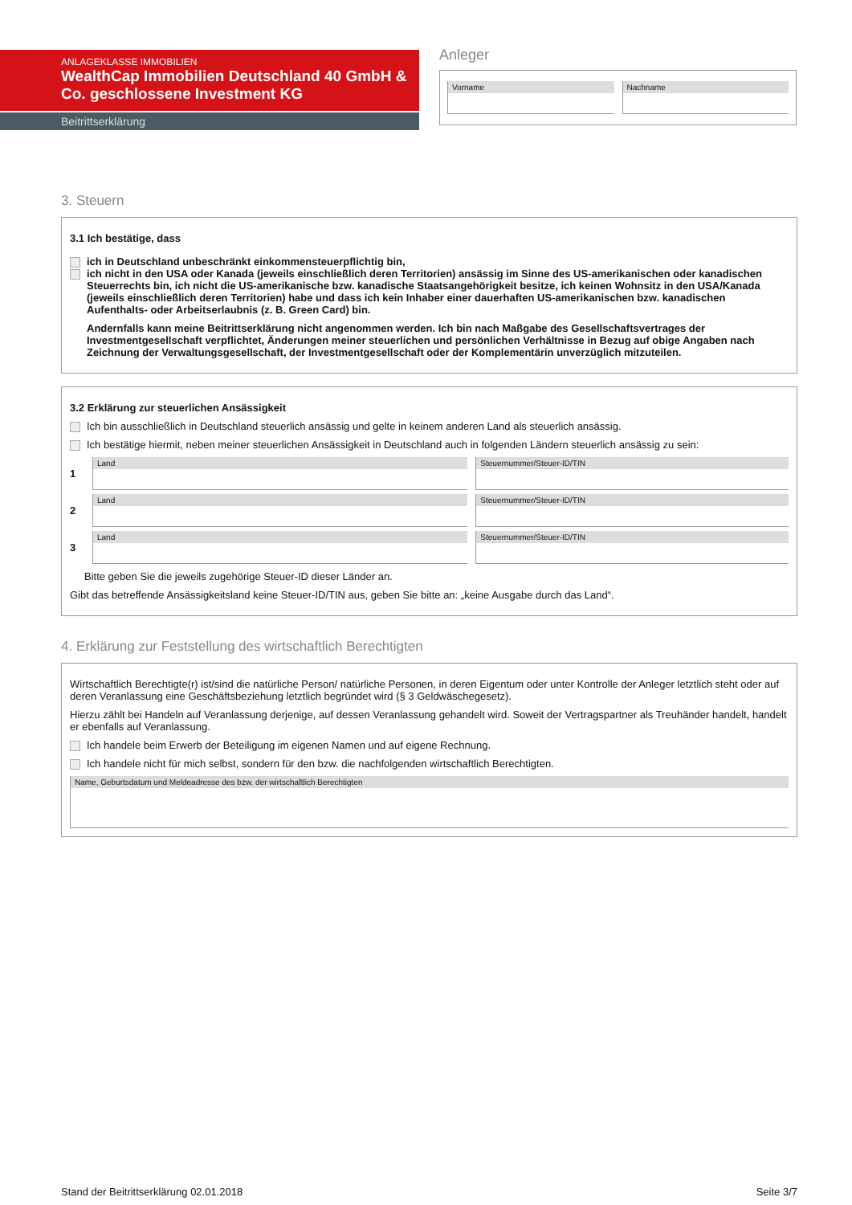ANLAGEKLASSE IMMOBILIEN
WealthCap Immobilien Deutschland 40 GmbH & Co. geschlossene Investment KG
Beitrittserklärung
Anleger
Vorname Nachname
3. Steuern
3.1 Ich bestätige, dass
ich in Deutschland unbeschränkt einkommensteuerpflichtig bin,
ich nicht in den USA oder Kanada (jeweils einschließlich deren Territorien) ansässig im Sinne des US-amerikanischen oder kanadischen Steuerrechts bin, ich nicht die US-amerikanische bzw. kanadische Staatsangehörigkeit besitze, ich keinen Wohnsitz in den USA/Kanada (jeweils einschließlich deren Territorien) habe und dass ich kein Inhaber einer dauerhaften US-amerikanischen bzw. kanadischen Aufenthalts- oder Arbeitserlaubnis (z. B. Green Card) bin.
Andernfalls kann meine Beitrittserklärung nicht angenommen werden. Ich bin nach Maßgabe des Gesellschaftsvertrages der Investmentgesellschaft verpflichtet, Änderungen meiner steuerlichen und persönlichen Verhältnisse in Bezug auf obige Angaben nach Zeichnung der Verwaltungsgesellschaft, der Investmentgesellschaft oder der Komplementärin unverzüglich mitzuteilen.
3.2 Erklärung zur steuerlichen Ansässigkeit
Ich bin ausschließlich in Deutschland steuerlich ansässig und gelte in keinem anderen Land als steuerlich ansässig.
Ich bestätige hiermit, neben meiner steuerlichen Ansässigkeit in Deutschland auch in folgenden Ländern steuerlich ansässig zu sein:
1
Land Steuernummer/Steuer-ID/TIN
2
Land Steuernummer/Steuer-ID/TIN
3
Land Steuernummer/Steuer-ID/TIN
Bitte geben Sie die jeweils zugehörige Steuer-ID dieser Länder an.
Gibt das betreffende Ansässigkeitsland keine Steuer-ID/TIN aus, geben Sie bitte an: „keine Ausgabe durch das Land“.
4. Erklärung zur Feststellung des wirtschaftlich Berechtigten
Wirtschaftlich Berechtigte(r) ist/sind die natürliche Person/ natürliche Personen, in deren Eigentum oder unter Kontrolle der Anleger letztlich steht oder auf deren Veranlassung eine Geschäftsbeziehung letztlich begründet wird (§ 3 Geldwäschegesetz).
Hierzu zählt bei Handeln auf Veranlassung derjenige, auf dessen Veranlassung gehandelt wird. Soweit der Vertragspartner als Treuhänder handelt, handelt er ebenfalls auf Veranlassung.
Ich handele beim Erwerb der Beteiligung im eigenen Namen und auf eigene Rechnung.
Ich handele nicht für mich selbst, sondern für den bzw. die nachfolgenden wirtschaftlich Berechtigten.
Name, Geburtsdatum und Meldeadresse des bzw. der wirtschaftlich Berechtigten
Stand der Beitrittserklärung 02.01.2018 Seite 3/7